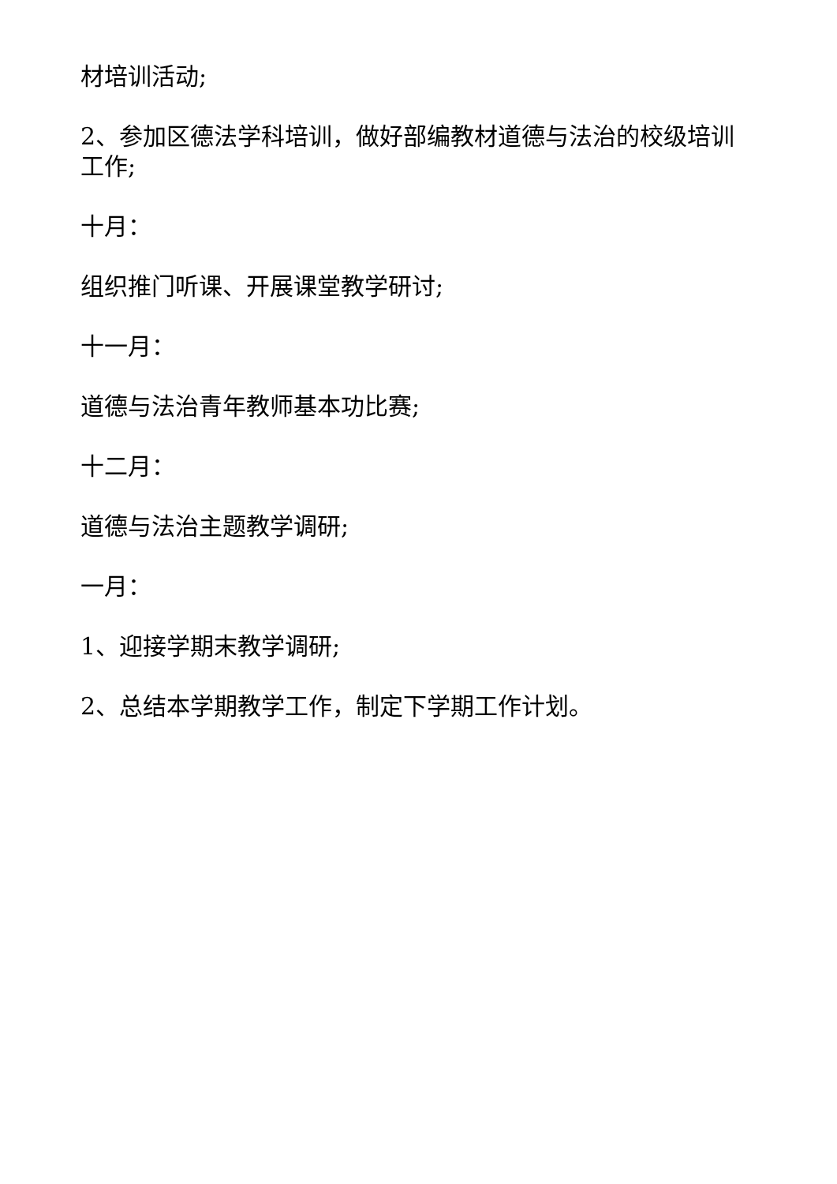材培训活动;
2、参加区德法学科培训，做好部编教材道德与法治的校级培训工作;
十月：
组织推门听课、开展课堂教学研讨;
十一月：
道德与法治青年教师基本功比赛;
十二月：
道德与法治主题教学调研;
一月：
1、迎接学期末教学调研;
2、总结本学期教学工作，制定下学期工作计划。